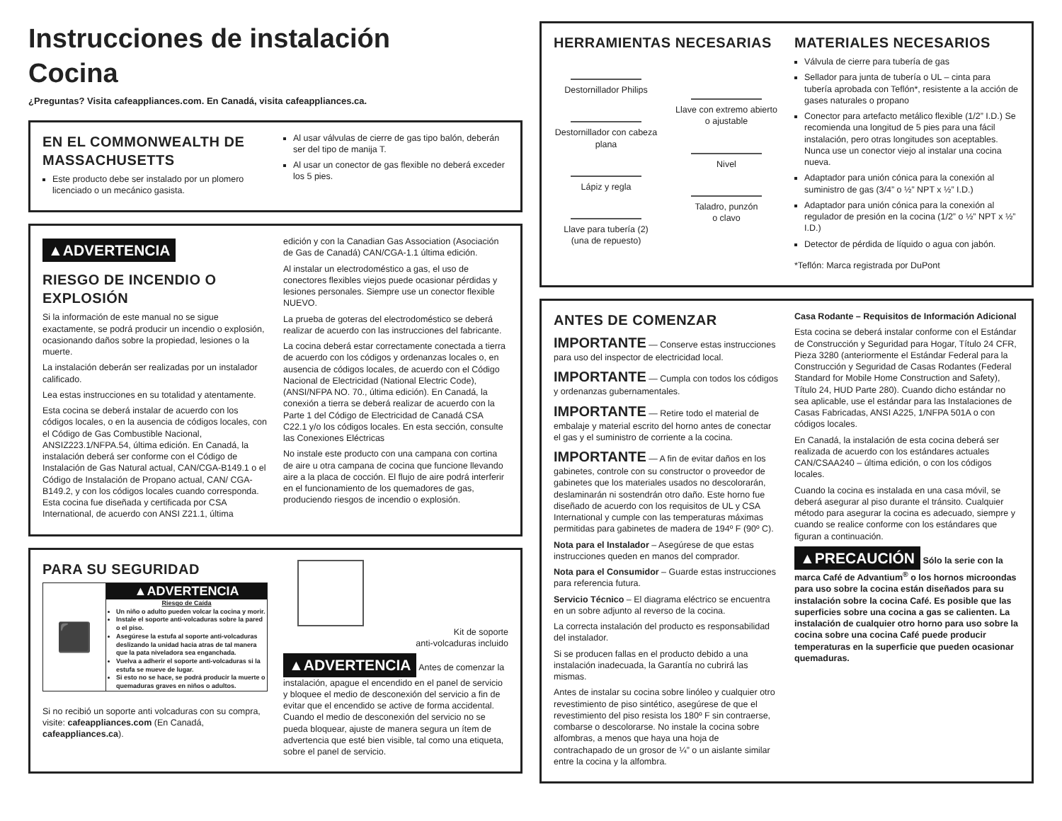Instrucciones de instalación
Cocina
¿Preguntas? Visita cafeappliances.com. En Canadá, visita cafeappliances.ca.
EN EL COMMONWEALTH DE MASSACHUSETTS
Este producto debe ser instalado por un plomero licenciado o un mecánico gasista.
Al usar válvulas de cierre de gas tipo balón, deberán ser del tipo de manija T.
Al usar un conector de gas flexible no deberá exceder los 5 pies.
▲ADVERTENCIA
RIESGO DE INCENDIO O EXPLOSIÓN
Si la información de este manual no se sigue exactamente, se podrá producir un incendio o explosión, ocasionando daños sobre la propiedad, lesiones o la muerte.
La instalación deberán ser realizadas por un instalador calificado.
Lea estas instrucciones en su totalidad y atentamente.
Esta cocina se deberá instalar de acuerdo con los códigos locales, o en la ausencia de códigos locales, con el Código de Gas Combustible Nacional, ANSIZ223.1/NFPA.54, última edición. En Canadá, la instalación deberá ser conforme con el Código de Instalación de Gas Natural actual, CAN/CGA-B149.1 o el Código de Instalación de Propano actual, CAN/ CGA-B149.2, y con los códigos locales cuando corresponda. Esta cocina fue diseñada y certificada por CSA International, de acuerdo con ANSI Z21.1, última
edición y con la Canadian Gas Association (Asociación de Gas de Canadá) CAN/CGA-1.1 última edición.
Al instalar un electrodoméstico a gas, el uso de conectores flexibles viejos puede ocasionar pérdidas y lesiones personales. Siempre use un conector flexible NUEVO.
La prueba de goteras del electrodoméstico se deberá realizar de acuerdo con las instrucciones del fabricante.
La cocina deberá estar correctamente conectada a tierra de acuerdo con los códigos y ordenanzas locales o, en ausencia de códigos locales, de acuerdo con el Código Nacional de Electricidad (National Electric Code), (ANSI/NFPA NO. 70., última edición). En Canadá, la conexión a tierra se deberá realizar de acuerdo con la Parte 1 del Código de Electricidad de Canadá CSA C22.1 y/o los códigos locales. En esta sección, consulte las Conexiones Eléctricas
No instale este producto con una campana con cortina de aire u otra campana de cocina que funcione llevando aire a la placa de cocción. El flujo de aire podrá interferir en el funcionamiento de los quemadores de gas, produciendo riesgos de incendio o explosión.
PARA SU SEGURIDAD
⬛
▲ADVERTENCIA
Riesgo de Caída
Un niño o adulto pueden volcar la cocina y morir.
Instale el soporte anti-volcaduras sobre la pared o el piso.
Asegúrese la estufa al soporte anti-volcaduras deslizando la unidad hacia atras de tal manera que la pata niveladora sea enganchada.
Vuelva a adherir el soporte anti-volcaduras si la estufa se mueve de lugar.
Si esto no se hace, se podrá producir la muerte o quemaduras graves en niños o adultos.
Si no recibió un soporte anti volcaduras con su compra, visite: cafeappliances.com (En Canadá, cafeappliances.ca).
Kit de soporte
anti-volcaduras incluido
▲ADVERTENCIA Antes de comenzar la instalación, apague el encendido en el panel de servicio y bloquee el medio de desconexión del servicio a fin de evitar que el encendido se active de forma accidental. Cuando el medio de desconexión del servicio no se pueda bloquear, ajuste de manera segura un ítem de advertencia que esté bien visible, tal como una etiqueta, sobre el panel de servicio.
HERRAMIENTAS NECESARIAS
Destornillador Philips
Destornillador con cabeza plana
Lápiz y regla
Llave para tubería (2)
(una de repuesto)
Llave con extremo abierto o ajustable
Nivel
Taladro, punzón
o clavo
MATERIALES NECESARIOS
Válvula de cierre para tubería de gas
Sellador para junta de tubería o UL – cinta para tubería aprobada con Teflón*, resistente a la acción de gases naturales o propano
Conector para artefacto metálico flexible (1/2” I.D.) Se recomienda una longitud de 5 pies para una fácil instalación, pero otras longitudes son aceptables. Nunca use un conector viejo al instalar una cocina nueva.
Adaptador para unión cónica para la conexión al suministro de gas (3/4” o ½” NPT x ½” I.D.)
Adaptador para unión cónica para la conexión al regulador de presión en la cocina (1/2” o ½” NPT x ½” I.D.)
Detector de pérdida de líquido o agua con jabón.
*Teflón: Marca registrada por DuPont
ANTES DE COMENZAR
IMPORTANTE — Conserve estas instrucciones para uso del inspector de electricidad local.
IMPORTANTE — Cumpla con todos los códigos y ordenanzas gubernamentales.
IMPORTANTE — Retire todo el material de embalaje y material escrito del horno antes de conectar el gas y el suministro de corriente a la cocina.
IMPORTANTE — A fin de evitar daños en los gabinetes, controle con su constructor o proveedor de gabinetes que los materiales usados no descolorarán, deslaminarán ni sostendrán otro daño. Este horno fue diseñado de acuerdo con los requisitos de UL y CSA International y cumple con las temperaturas máximas permitidas para gabinetes de madera de 194º F (90º C).
Nota para el Instalador – Asegúrese de que estas instrucciones queden en manos del comprador.
Nota para el Consumidor – Guarde estas instrucciones para referencia futura.
Servicio Técnico – El diagrama eléctrico se encuentra en un sobre adjunto al reverso de la cocina.
La correcta instalación del producto es responsabilidad del instalador.
Si se producen fallas en el producto debido a una instalación inadecuada, la Garantía no cubrirá las mismas.
Antes de instalar su cocina sobre linóleo y cualquier otro revestimiento de piso sintético, asegúrese de que el revestimiento del piso resista los 180º F sin contraerse, combarse o descolorarse. No instale la cocina sobre alfombras, a menos que haya una hoja de contrachapado de un grosor de ¼” o un aislante similar entre la cocina y la alfombra.
Casa Rodante – Requisitos de Información Adicional
Esta cocina se deberá instalar conforme con el Estándar de Construcción y Seguridad para Hogar, Título 24 CFR, Pieza 3280 (anteriormente el Estándar Federal para la Construcción y Seguridad de Casas Rodantes (Federal Standard for Mobile Home Construction and Safety), Título 24, HUD Parte 280). Cuando dicho estándar no sea aplicable, use el estándar para las Instalaciones de Casas Fabricadas, ANSI A225, 1/NFPA 501A o con códigos locales.
En Canadá, la instalación de esta cocina deberá ser realizada de acuerdo con los estándares actuales CAN/CSAA240 – última edición, o con los códigos locales.
Cuando la cocina es instalada en una casa móvil, se deberá asegurar al piso durante el tránsito. Cualquier método para asegurar la cocina es adecuado, siempre y cuando se realice conforme con los estándares que figuran a continuación.
▲PRECAUCIÓN Sólo la serie con la marca Café de Advantium<sup>®</sup> o los hornos microondas para uso sobre la cocina están diseñados para su instalación sobre la cocina Café. Es posible que las superficies sobre una cocina a gas se calienten. La instalación de cualquier otro horno para uso sobre la cocina sobre una cocina Café puede producir temperaturas en la superficie que pueden ocasionar quemaduras.